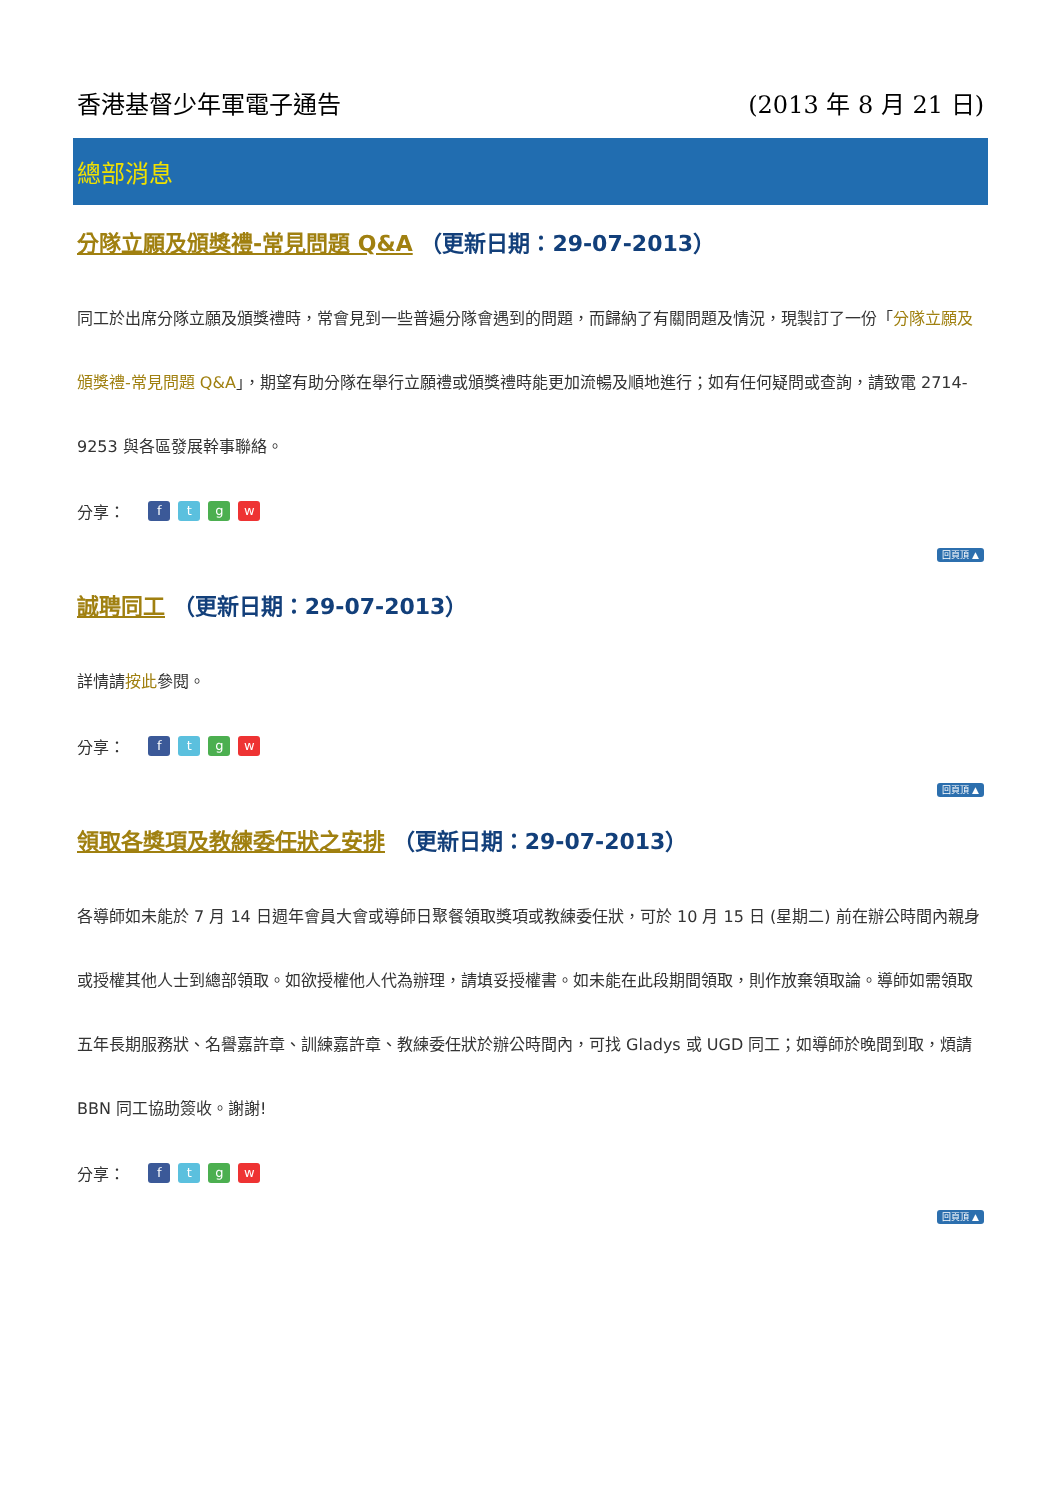香港基督少年軍電子通告 (2013 年 8 月 21 日)
總部消息
分隊立願及頒獎禮-常見問題 Q&A （更新日期：29-07-2013）
同工於出席分隊立願及頒獎禮時，常會見到一些普遍分隊會遇到的問題，而歸納了有關問題及情況，現製訂了一份「分隊立願及頒獎禮-常見問題 Q&A」，期望有助分隊在舉行立願禮或頒獎禮時能更加流暢及順地進行；如有任何疑問或查詢，請致電 2714-9253 與各區發展幹事聯絡。
分享： ftgw
回頁頂 ▲
誠聘同工 （更新日期：29-07-2013）
詳情請按此參閱。
分享： ftgw
回頁頂 ▲
領取各獎項及教練委任狀之安排 （更新日期：29-07-2013）
各導師如未能於 7 月 14 日週年會員大會或導師日聚餐領取獎項或教練委任狀，可於 10 月 15 日 (星期二) 前在辦公時間內親身或授權其他人士到總部領取。如欲授權他人代為辦理，請填妥授權書。如未能在此段期間領取，則作放棄領取論。導師如需領取五年長期服務狀、名譽嘉許章、訓練嘉許章、教練委任狀於辦公時間內，可找 Gladys 或 UGD 同工；如導師於晚間到取，煩請 BBN 同工協助簽收。謝謝!
分享： ftgw
回頁頂 ▲